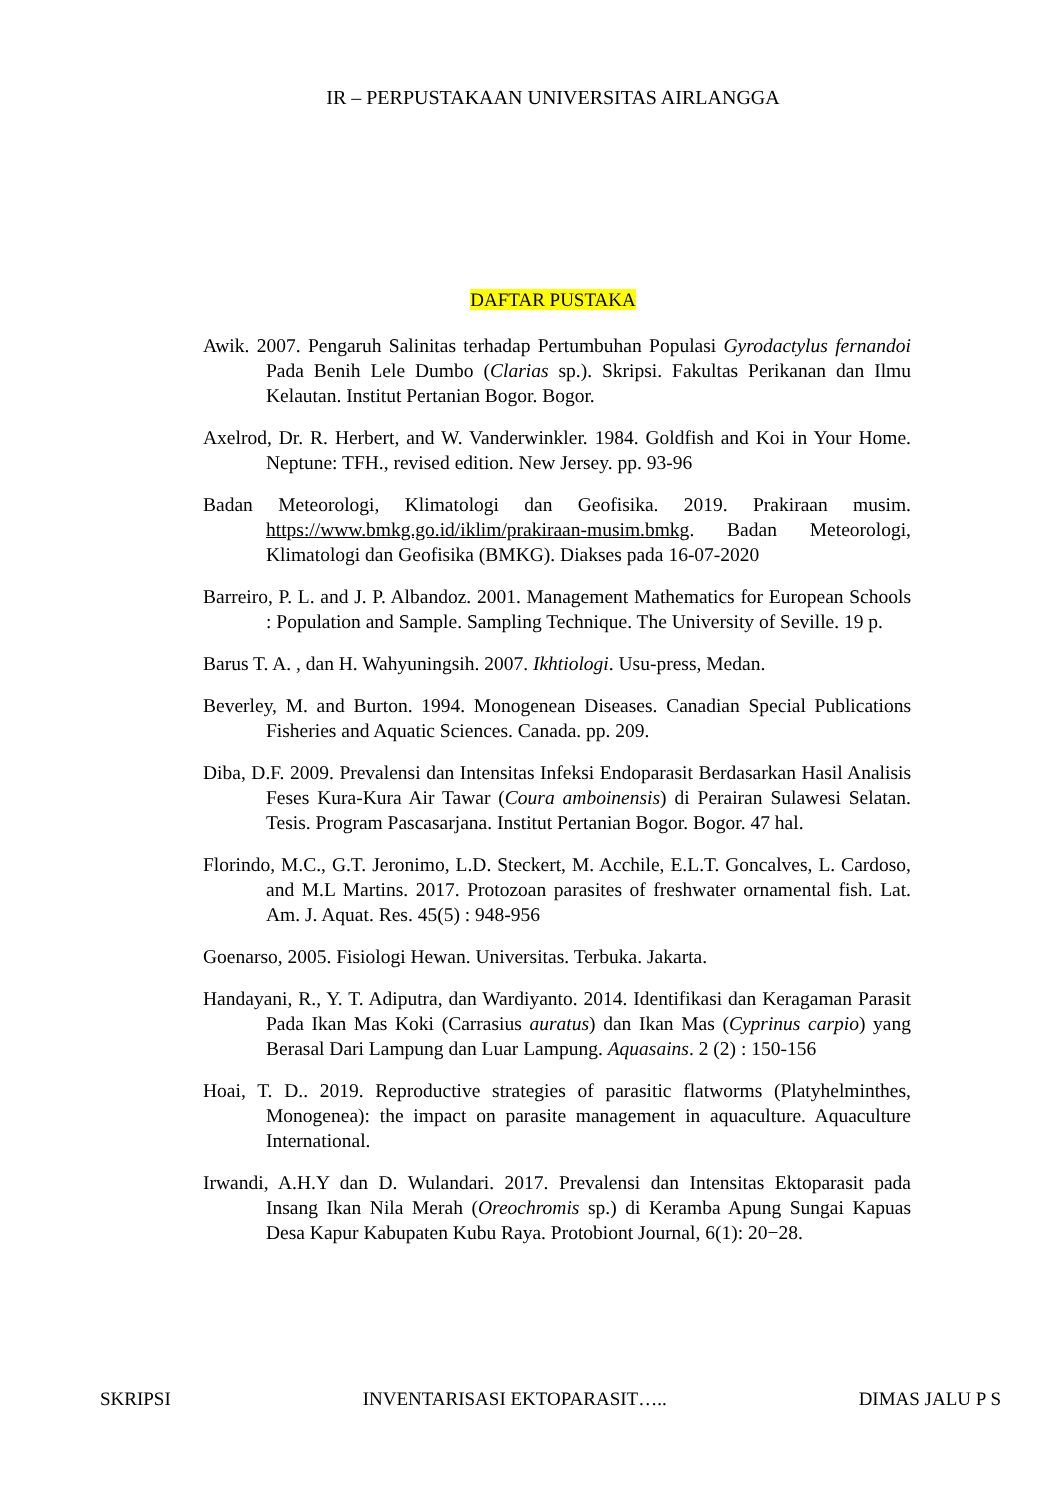IR – PERPUSTAKAAN UNIVERSITAS AIRLANGGA
DAFTAR PUSTAKA
Awik. 2007. Pengaruh Salinitas terhadap Pertumbuhan Populasi Gyrodactylus fernandoi Pada Benih Lele Dumbo (Clarias sp.). Skripsi. Fakultas Perikanan dan Ilmu Kelautan. Institut Pertanian Bogor. Bogor.
Axelrod, Dr. R. Herbert, and W. Vanderwinkler. 1984. Goldfish and Koi in Your Home. Neptune: TFH., revised edition. New Jersey. pp. 93-96
Badan Meteorologi, Klimatologi dan Geofisika. 2019. Prakiraan musim. https://www.bmkg.go.id/iklim/prakiraan-musim.bmkg. Badan Meteorologi, Klimatologi dan Geofisika (BMKG). Diakses pada 16-07-2020
Barreiro, P. L. and J. P. Albandoz. 2001. Management Mathematics for European Schools : Population and Sample. Sampling Technique. The University of Seville. 19 p.
Barus T. A. , dan H. Wahyuningsih. 2007. Ikhtiologi. Usu-press, Medan.
Beverley, M. and Burton. 1994. Monogenean Diseases. Canadian Special Publications Fisheries and Aquatic Sciences. Canada. pp. 209.
Diba, D.F. 2009. Prevalensi dan Intensitas Infeksi Endoparasit Berdasarkan Hasil Analisis Feses Kura-Kura Air Tawar (Coura amboinensis) di Perairan Sulawesi Selatan. Tesis. Program Pascasarjana. Institut Pertanian Bogor. Bogor. 47 hal.
Florindo, M.C., G.T. Jeronimo, L.D. Steckert, M. Acchile, E.L.T. Goncalves, L. Cardoso, and M.L Martins. 2017. Protozoan parasites of freshwater ornamental fish. Lat. Am. J. Aquat. Res. 45(5) : 948-956
Goenarso, 2005. Fisiologi Hewan. Universitas. Terbuka. Jakarta.
Handayani, R., Y. T. Adiputra, dan Wardiyanto. 2014. Identifikasi dan Keragaman Parasit Pada Ikan Mas Koki (Carrasius auratus) dan Ikan Mas (Cyprinus carpio) yang Berasal Dari Lampung dan Luar Lampung. Aquasains. 2 (2) : 150-156
Hoai, T. D.. 2019. Reproductive strategies of parasitic flatworms (Platyhelminthes, Monogenea): the impact on parasite management in aquaculture. Aquaculture International.
Irwandi, A.H.Y dan D. Wulandari. 2017. Prevalensi dan Intensitas Ektoparasit pada Insang Ikan Nila Merah (Oreochromis sp.) di Keramba Apung Sungai Kapuas Desa Kapur Kabupaten Kubu Raya. Protobiont Journal, 6(1): 20−28.
SKRIPSI INVENTARISASI EKTOPARASIT….. DIMAS JALU P S